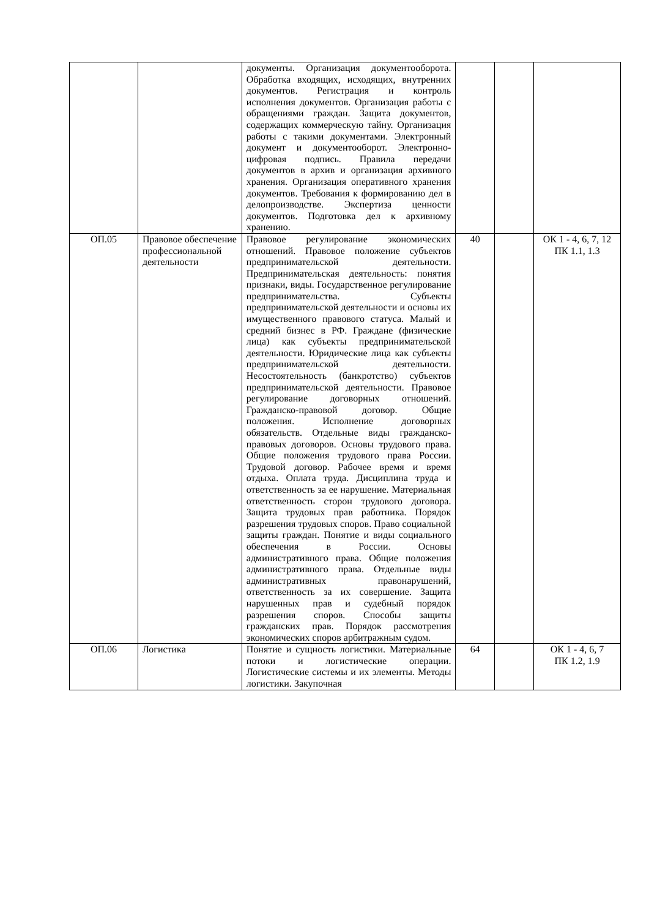| | | документы. Организация документооборота. Обработка входящих, исходящих, внутренних документов. Регистрация и контроль исполнения документов. Организация работы с обращениями граждан. Защита документов, содержащих коммерческую тайну. Организация работы с такими документами. Электронный документ и документооборот. Электронно-цифровая подпись. Правила передачи документов в архив и организация архивного хранения. Организация оперативного хранения документов. Требования к формированию дел в делопроизводстве. Экспертиза ценности документов. Подготовка дел к архивному хранению. | | | |
| ОП.05 | Правовое обеспечение профессиональной деятельности | Правовое регулирование экономических отношений. Правовое положение субъектов предпринимательской деятельности. Предпринимательская деятельность: понятия признаки, виды. Государственное регулирование предпринимательства. Субъекты предпринимательской деятельности и основы их имущественного правового статуса. Малый и средний бизнес в РФ. Граждане (физические лица) как субъекты предпринимательской деятельности. Юридические лица как субъекты предпринимательской деятельности. Несостоятельность (банкротство) субъектов предпринимательской деятельности. Правовое регулирование договорных отношений. Гражданско-правовой договор. Общие положения. Исполнение договорных обязательств. Отдельные виды гражданско-правовых договоров. Основы трудового права. Общие положения трудового права России. Трудовой договор. Рабочее время и время отдыха. Оплата труда. Дисциплина труда и ответственность за ее нарушение. Материальная ответственность сторон трудового договора. Защита трудовых прав работника. Порядок разрешения трудовых споров. Право социальной защиты граждан. Понятие и виды социального обеспечения в России. Основы административного права. Общие положения административного права. Отдельные виды административных правонарушений, ответственность за их совершение. Защита нарушенных прав и судебный порядок разрешения споров. Способы защиты гражданских прав. Порядок рассмотрения экономических споров арбитражным судом. | 40 | | ОК 1 - 4, 6, 7, 12 ПК 1.1, 1.3 |
| ОП.06 | Логистика | Понятие и сущность логистики. Материальные потоки и логистические операции. Логистические системы и их элементы. Методы логистики. Закупочная | 64 | | ОК 1 - 4, 6, 7 ПК 1.2, 1.9 |